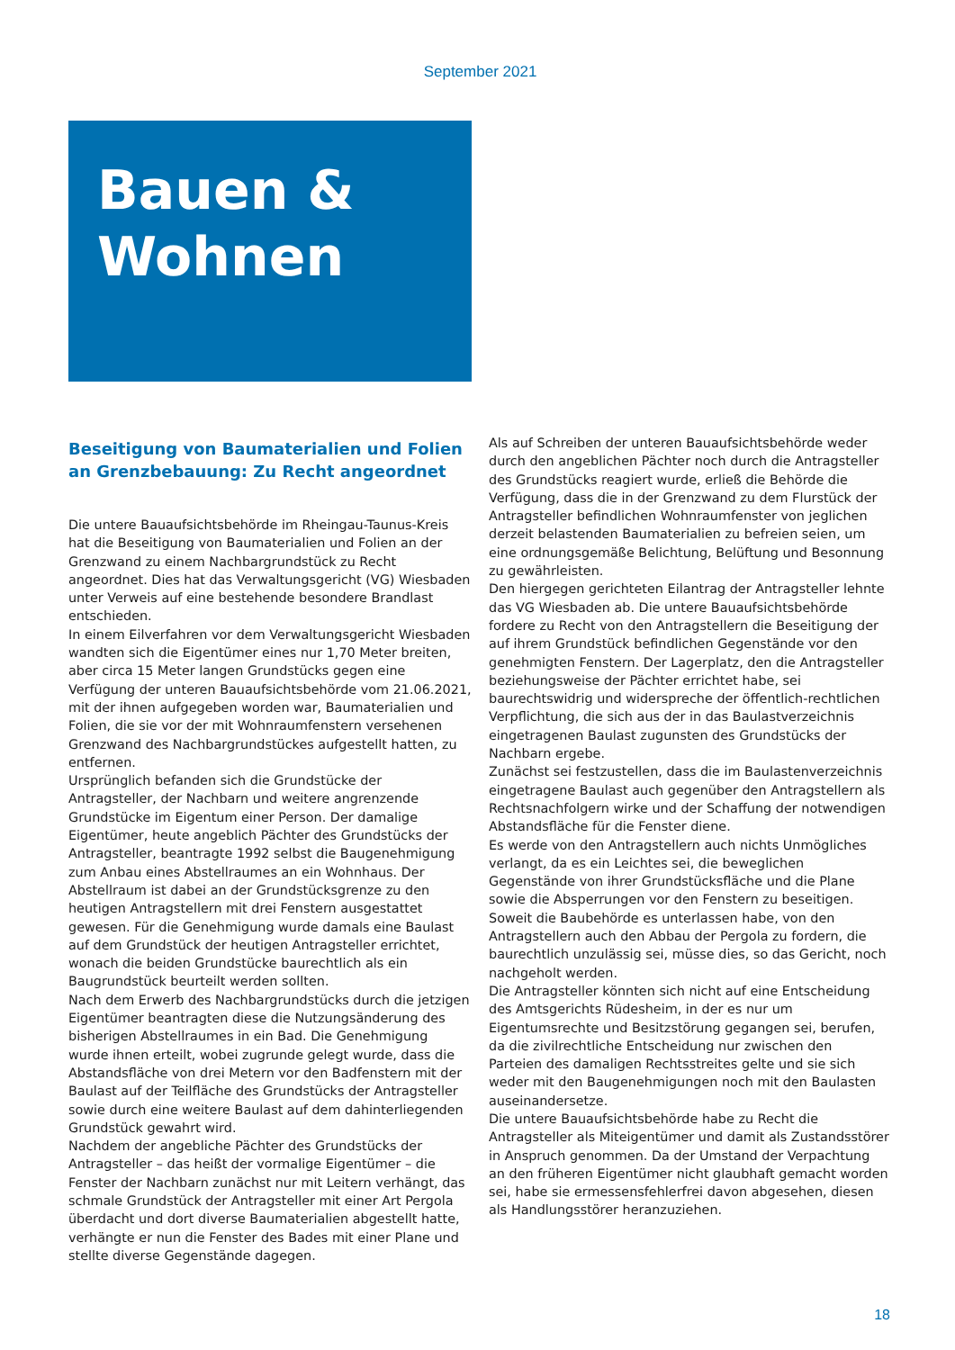September 2021
Bauen &
Wohnen
Beseitigung von Baumaterialien und Folien an Grenzbebauung: Zu Recht angeordnet
Die untere Bauaufsichtsbehörde im Rheingau-Taunus-Kreis hat die Beseitigung von Baumaterialien und Folien an der Grenzwand zu einem Nachbargrundstück zu Recht angeordnet. Dies hat das Verwaltungsgericht (VG) Wiesbaden unter Verweis auf eine bestehende besondere Brandlast entschieden.
In einem Eilverfahren vor dem Verwaltungsgericht Wiesbaden wandten sich die Eigentümer eines nur 1,70 Meter breiten, aber circa 15 Meter langen Grundstücks gegen eine Verfügung der unteren Bauaufsichtsbehörde vom 21.06.2021, mit der ihnen aufgegeben worden war, Baumaterialien und Folien, die sie vor der mit Wohnraumfenstern versehenen Grenzwand des Nachbargrundstückes aufgestellt hatten, zu entfernen.
Ursprünglich befanden sich die Grundstücke der Antragsteller, der Nachbarn und weitere angrenzende Grundstücke im Eigentum einer Person. Der damalige Eigentümer, heute angeblich Pächter des Grundstücks der Antragsteller, beantragte 1992 selbst die Baugenehmigung zum Anbau eines Abstellraumes an ein Wohnhaus. Der Abstellraum ist dabei an der Grundstücksgrenze zu den heutigen Antragstellern mit drei Fenstern ausgestattet gewesen. Für die Genehmigung wurde damals eine Baulast auf dem Grundstück der heutigen Antragsteller errichtet, wonach die beiden Grundstücke baurechtlich als ein Baugrundstück beurteilt werden sollten.
Nach dem Erwerb des Nachbargrundstücks durch die jetzigen Eigentümer beantragten diese die Nutzungsänderung des bisherigen Abstellraumes in ein Bad. Die Genehmigung wurde ihnen erteilt, wobei zugrunde gelegt wurde, dass die Abstandsfläche von drei Metern vor den Badfenstern mit der Baulast auf der Teilfläche des Grundstücks der Antragsteller sowie durch eine weitere Baulast auf dem dahinterliegenden Grundstück gewahrt wird.
Nachdem der angebliche Pächter des Grundstücks der Antragsteller – das heißt der vormalige Eigentümer – die Fenster der Nachbarn zunächst nur mit Leitern verhängt, das schmale Grundstück der Antragsteller mit einer Art Pergola überdacht und dort diverse Baumaterialien abgestellt hatte, verhängte er nun die Fenster des Bades mit einer Plane und stellte diverse Gegenstände dagegen.
Als auf Schreiben der unteren Bauaufsichtsbehörde weder durch den angeblichen Pächter noch durch die Antragsteller des Grundstücks reagiert wurde, erließ die Behörde die Verfügung, dass die in der Grenzwand zu dem Flurstück der Antragsteller befindlichen Wohnraumfenster von jeglichen derzeit belastenden Baumaterialien zu befreien seien, um eine ordnungsgemäße Belichtung, Belüftung und Besonnung zu gewährleisten.
Den hiergegen gerichteten Eilantrag der Antragsteller lehnte das VG Wiesbaden ab. Die untere Bauaufsichtsbehörde fordere zu Recht von den Antragstellern die Beseitigung der auf ihrem Grundstück befindlichen Gegenstände vor den genehmigten Fenstern. Der Lagerplatz, den die Antragsteller beziehungsweise der Pächter errichtet habe, sei baurechtswidrig und widerspreche der öffentlich-rechtlichen Verpflichtung, die sich aus der in das Baulastverzeichnis eingetragenen Baulast zugunsten des Grundstücks der Nachbarn ergebe.
Zunächst sei festzustellen, dass die im Baulastenverzeichnis eingetragene Baulast auch gegenüber den Antragstellern als Rechtsnachfolgern wirke und der Schaffung der notwendigen Abstandsfläche für die Fenster diene.
Es werde von den Antragstellern auch nichts Unmögliches verlangt, da es ein Leichtes sei, die beweglichen Gegenstände von ihrer Grundstücksfläche und die Plane sowie die Absperrungen vor den Fenstern zu beseitigen. Soweit die Baubehörde es unterlassen habe, von den Antragstellern auch den Abbau der Pergola zu fordern, die baurechtlich unzulässig sei, müsse dies, so das Gericht, noch nachgeholt werden.
Die Antragsteller könnten sich nicht auf eine Entscheidung des Amtsgerichts Rüdesheim, in der es nur um Eigentumsrechte und Besitzstörung gegangen sei, berufen, da die zivilrechtliche Entscheidung nur zwischen den Parteien des damaligen Rechtsstreites gelte und sie sich weder mit den Baugenehmigungen noch mit den Baulasten auseinandersetze.
Die untere Bauaufsichtsbehörde habe zu Recht die Antragsteller als Miteigentümer und damit als Zustandsstörer in Anspruch genommen. Da der Umstand der Verpachtung an den früheren Eigentümer nicht glaubhaft gemacht worden sei, habe sie ermessensfehlerfrei davon abgesehen, diesen als Handlungsstörer heranzuziehen.
18